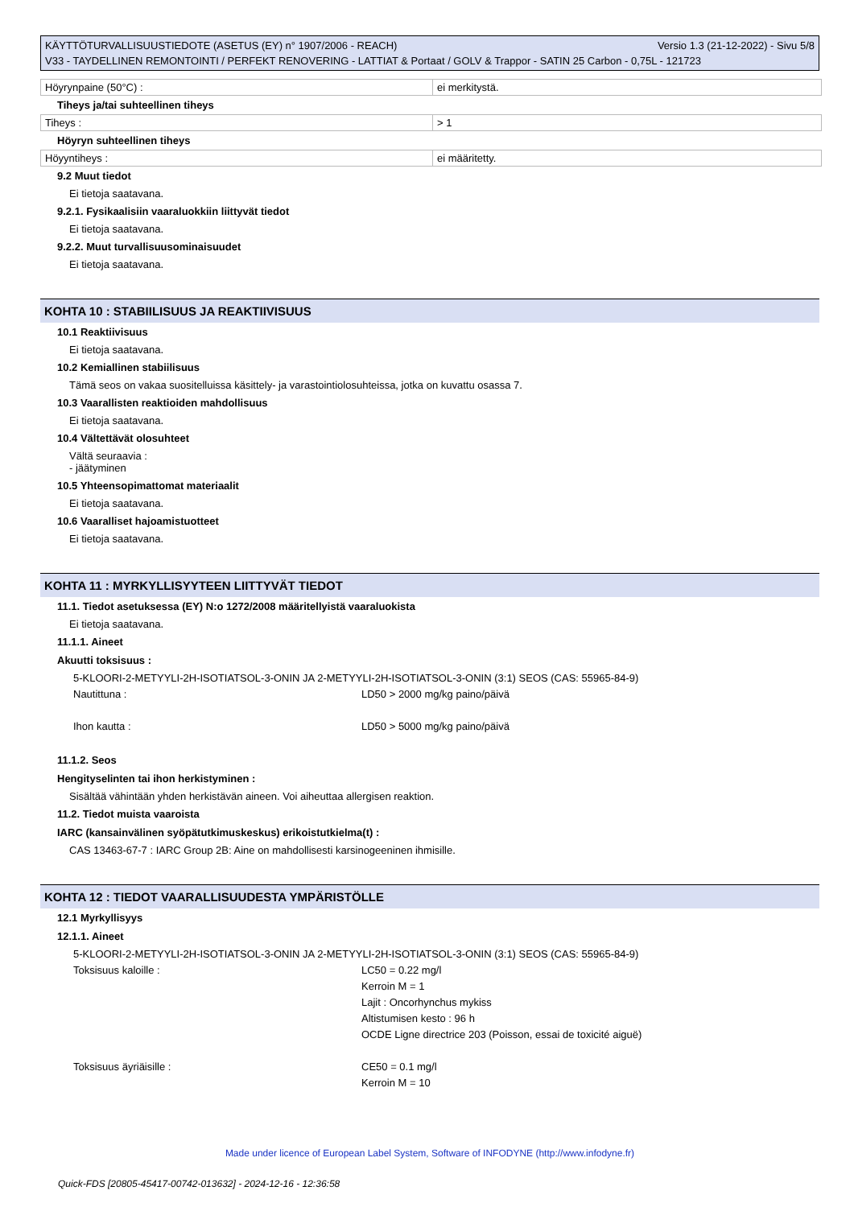KÄYTTÖTURVALLISUUSTIEDOTE (ASETUS (EY) n° 1907/2006 - REACH) Versio 1.3 (21-12-2022) - Sivu 5/8
V33 - TAYDELLINEN REMONTOINTI / PERFEKT RENOVERING - LATTIAT & Portaat / GOLV & Trappor - SATIN 25 Carbon - 0,75L - 121723
| Höyrynpaine (50°C) : | ei merkitystä. |
Tiheys ja/tai suhteellinen tiheys
| Tiheys : | > 1 |
Höyryn suhteellinen tiheys
| Höyyntiheys : | ei määritetty. |
9.2 Muut tiedot
Ei tietoja saatavana.
9.2.1. Fysikaalisiin vaaraluokkiin liittyvät tiedot
Ei tietoja saatavana.
9.2.2. Muut turvallisuusominaisuudet
Ei tietoja saatavana.
KOHTA 10 : STABIILISUUS JA REAKTIIVISUUS
10.1 Reaktiivisuus
Ei tietoja saatavana.
10.2 Kemiallinen stabiilisuus
Tämä seos on vakaa suositelluissa käsittely- ja varastointiolosuhteissa, jotka on kuvattu osassa 7.
10.3 Vaarallisten reaktioiden mahdollisuus
Ei tietoja saatavana.
10.4 Vältettävät olosuhteet
Vältä seuraavia :
- jäätyminen
10.5 Yhteensopimattomat materiaalit
Ei tietoja saatavana.
10.6 Vaaralliset hajoamistuotteet
Ei tietoja saatavana.
KOHTA 11 : MYRKYLLISYYTEEN LIITTYVÄT TIEDOT
11.1. Tiedot asetuksessa (EY) N:o 1272/2008 määritellyistä vaaraluokista
Ei tietoja saatavana.
11.1.1. Aineet
Akuutti toksisuus :
5-KLOORI-2-METYYLI-2H-ISOTIATSOL-3-ONIN JA 2-METYYLI-2H-ISOTIATSOL-3-ONIN (3:1) SEOS (CAS: 55965-84-9)
Nautittuna :
LD50 > 2000 mg/kg paino/päivä
Ihon kautta :
LD50 > 5000 mg/kg paino/päivä
11.1.2. Seos
Hengityselinten tai ihon herkistyminen :
Sisältää vähintään yhden herkistävän aineen. Voi aiheuttaa allergisen reaktion.
11.2. Tiedot muista vaaroista
IARC (kansainvälinen syöpätutkimuskeskus) erikoistutkielma(t) :
CAS 13463-67-7 : IARC Group 2B: Aine on mahdollisesti karsinogeeninen ihmisille.
KOHTA 12 : TIEDOT VAARALLISUUDESTA YMPÄRISTÖLLE
12.1 Myrkyllisyys
12.1.1. Aineet
5-KLOORI-2-METYYLI-2H-ISOTIATSOL-3-ONIN JA 2-METYYLI-2H-ISOTIATSOL-3-ONIN (3:1) SEOS (CAS: 55965-84-9)
Toksisuus kaloille :
LC50 = 0.22 mg/l
Kerroin M = 1
Lajit : Oncorhynchus mykiss
Altistumisen kesto : 96 h
OCDE Ligne directrice 203 (Poisson, essai de toxicité aiguë)
Toksisuus äyriäisille :
CE50 = 0.1 mg/l
Kerroin M = 10
Made under licence of European Label System, Software of INFODYNE (http://www.infodyne.fr)
Quick-FDS [20805-45417-00742-013632] - 2024-12-16 - 12:36:58